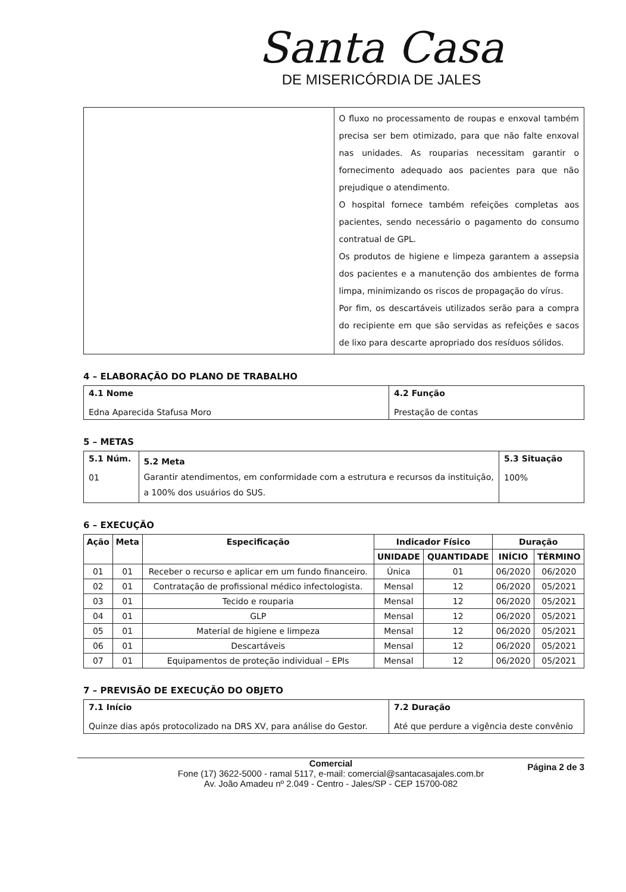Santa Casa
DE MISERICÓRDIA DE JALES
| | O fluxo no processamento de roupas e enxoval também precisa ser bem otimizado, para que não falte enxoval nas unidades. As rouparias necessitam garantir o fornecimento adequado aos pacientes para que não prejudique o atendimento. O hospital fornece também refeições completas aos pacientes, sendo necessário o pagamento do consumo contratual de GPL. Os produtos de higiene e limpeza garantem a assepsia dos pacientes e a manutenção dos ambientes de forma limpa, minimizando os riscos de propagação do vírus. Por fim, os descartáveis utilizados serão para a compra do recipiente em que são servidas as refeições e sacos de lixo para descarte apropriado dos resíduos sólidos. |
4 – ELABORAÇÃO DO PLANO DE TRABALHO
| 4.1 Nome Edna Aparecida Stafusa Moro | 4.2 Função Prestação de contas |
5 – METAS
| 5.1 Núm. 01 | 5.2 Meta Garantir atendimentos, em conformidade com a estrutura e recursos da instituição, a 100% dos usuários do SUS. | 5.3 Situação 100% |
6 – EXECUÇÃO
| Ação | Meta | Especificação | Indicador Físico | | Duração | |
| --- | --- | --- | --- | --- | --- | --- |
| | | | UNIDADE | QUANTIDADE | INÍCIO | TÉRMINO |
| 01 | 01 | Receber o recurso e aplicar em um fundo financeiro. | Única | 01 | 06/2020 | 06/2020 |
| 02 | 01 | Contratação de profissional médico infectologista. | Mensal | 12 | 06/2020 | 05/2021 |
| 03 | 01 | Tecido e rouparia | Mensal | 12 | 06/2020 | 05/2021 |
| 04 | 01 | GLP | Mensal | 12 | 06/2020 | 05/2021 |
| 05 | 01 | Material de higiene e limpeza | Mensal | 12 | 06/2020 | 05/2021 |
| 06 | 01 | Descartáveis | Mensal | 12 | 06/2020 | 05/2021 |
| 07 | 01 | Equipamentos de proteção individual – EPIs | Mensal | 12 | 06/2020 | 05/2021 |
7 – PREVISÃO DE EXECUÇÃO DO OBJETO
| 7.1 Início Quinze dias após protocolizado na DRS XV, para análise do Gestor. | 7.2 Duração Até que perdure a vigência deste convênio |
Página 2 de 3 Comercial
Fone (17) 3622-5000 - ramal 5117, e-mail: comercial@santacasajales.com.br
Av. João Amadeu nº 2.049 - Centro - Jales/SP - CEP 15700-082